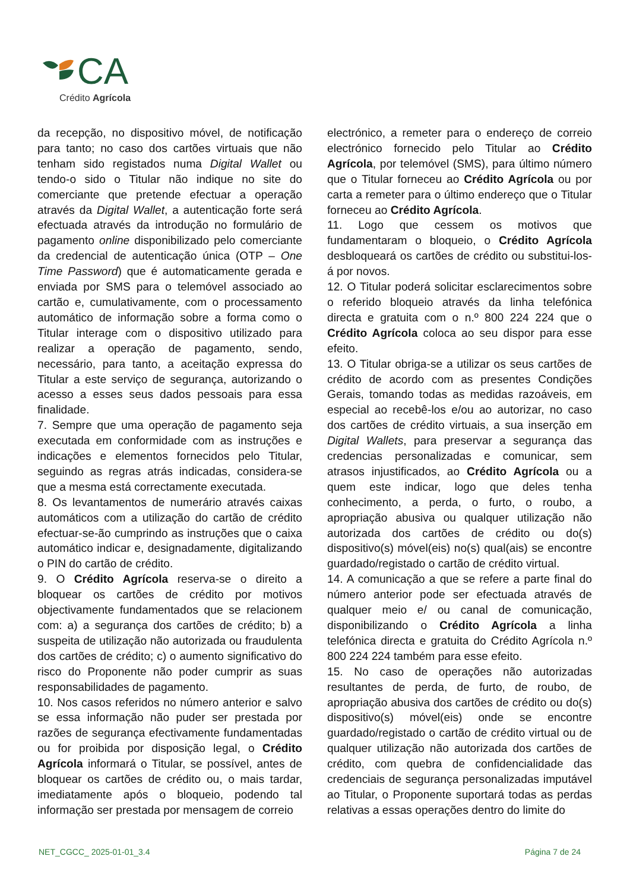CA
Crédito Agrícola
da recepção, no dispositivo móvel, de notificação para tanto; no caso dos cartões virtuais que não tenham sido registados numa Digital Wallet ou tendo-o sido o Titular não indique no site do comerciante que pretende efectuar a operação através da Digital Wallet, a autenticação forte será efectuada através da introdução no formulário de pagamento online disponibilizado pelo comerciante da credencial de autenticação única (OTP – One Time Password) que é automaticamente gerada e enviada por SMS para o telemóvel associado ao cartão e, cumulativamente, com o processamento automático de informação sobre a forma como o Titular interage com o dispositivo utilizado para realizar a operação de pagamento, sendo, necessário, para tanto, a aceitação expressa do Titular a este serviço de segurança, autorizando o acesso a esses seus dados pessoais para essa finalidade.
7. Sempre que uma operação de pagamento seja executada em conformidade com as instruções e indicações e elementos fornecidos pelo Titular, seguindo as regras atrás indicadas, considera-se que a mesma está correctamente executada.
8. Os levantamentos de numerário através caixas automáticos com a utilização do cartão de crédito efectuar-se-ão cumprindo as instruções que o caixa automático indicar e, designadamente, digitalizando o PIN do cartão de crédito.
9. O Crédito Agrícola reserva-se o direito a bloquear os cartões de crédito por motivos objectivamente fundamentados que se relacionem com: a) a segurança dos cartões de crédito; b) a suspeita de utilização não autorizada ou fraudulenta dos cartões de crédito; c) o aumento significativo do risco do Proponente não poder cumprir as suas responsabilidades de pagamento.
10. Nos casos referidos no número anterior e salvo se essa informação não puder ser prestada por razões de segurança efectivamente fundamentadas ou for proibida por disposição legal, o Crédito Agrícola informará o Titular, se possível, antes de bloquear os cartões de crédito ou, o mais tardar, imediatamente após o bloqueio, podendo tal informação ser prestada por mensagem de correio
electrónico, a remeter para o endereço de correio electrónico fornecido pelo Titular ao Crédito Agrícola, por telemóvel (SMS), para último número que o Titular forneceu ao Crédito Agrícola ou por carta a remeter para o último endereço que o Titular forneceu ao Crédito Agrícola.
11. Logo que cessem os motivos que fundamentaram o bloqueio, o Crédito Agrícola desbloqueará os cartões de crédito ou substitui-los-á por novos.
12. O Titular poderá solicitar esclarecimentos sobre o referido bloqueio através da linha telefónica directa e gratuita com o n.º 800 224 224 que o Crédito Agrícola coloca ao seu dispor para esse efeito.
13. O Titular obriga-se a utilizar os seus cartões de crédito de acordo com as presentes Condições Gerais, tomando todas as medidas razoáveis, em especial ao recebê-los e/ou ao autorizar, no caso dos cartões de crédito virtuais, a sua inserção em Digital Wallets, para preservar a segurança das credencias personalizadas e comunicar, sem atrasos injustificados, ao Crédito Agrícola ou a quem este indicar, logo que deles tenha conhecimento, a perda, o furto, o roubo, a apropriação abusiva ou qualquer utilização não autorizada dos cartões de crédito ou do(s) dispositivo(s) móvel(eis) no(s) qual(ais) se encontre guardado/registado o cartão de crédito virtual.
14. A comunicação a que se refere a parte final do número anterior pode ser efectuada através de qualquer meio e/ ou canal de comunicação, disponibilizando o Crédito Agrícola a linha telefónica directa e gratuita do Crédito Agrícola n.º 800 224 224 também para esse efeito.
15. No caso de operações não autorizadas resultantes de perda, de furto, de roubo, de apropriação abusiva dos cartões de crédito ou do(s) dispositivo(s) móvel(eis) onde se encontre guardado/registado o cartão de crédito virtual ou de qualquer utilização não autorizada dos cartões de crédito, com quebra de confidencialidade das credenciais de segurança personalizadas imputável ao Titular, o Proponente suportará todas as perdas relativas a essas operações dentro do limite do
NET_CGCC_ 2025-01-01_3.4 Página 7 de 24